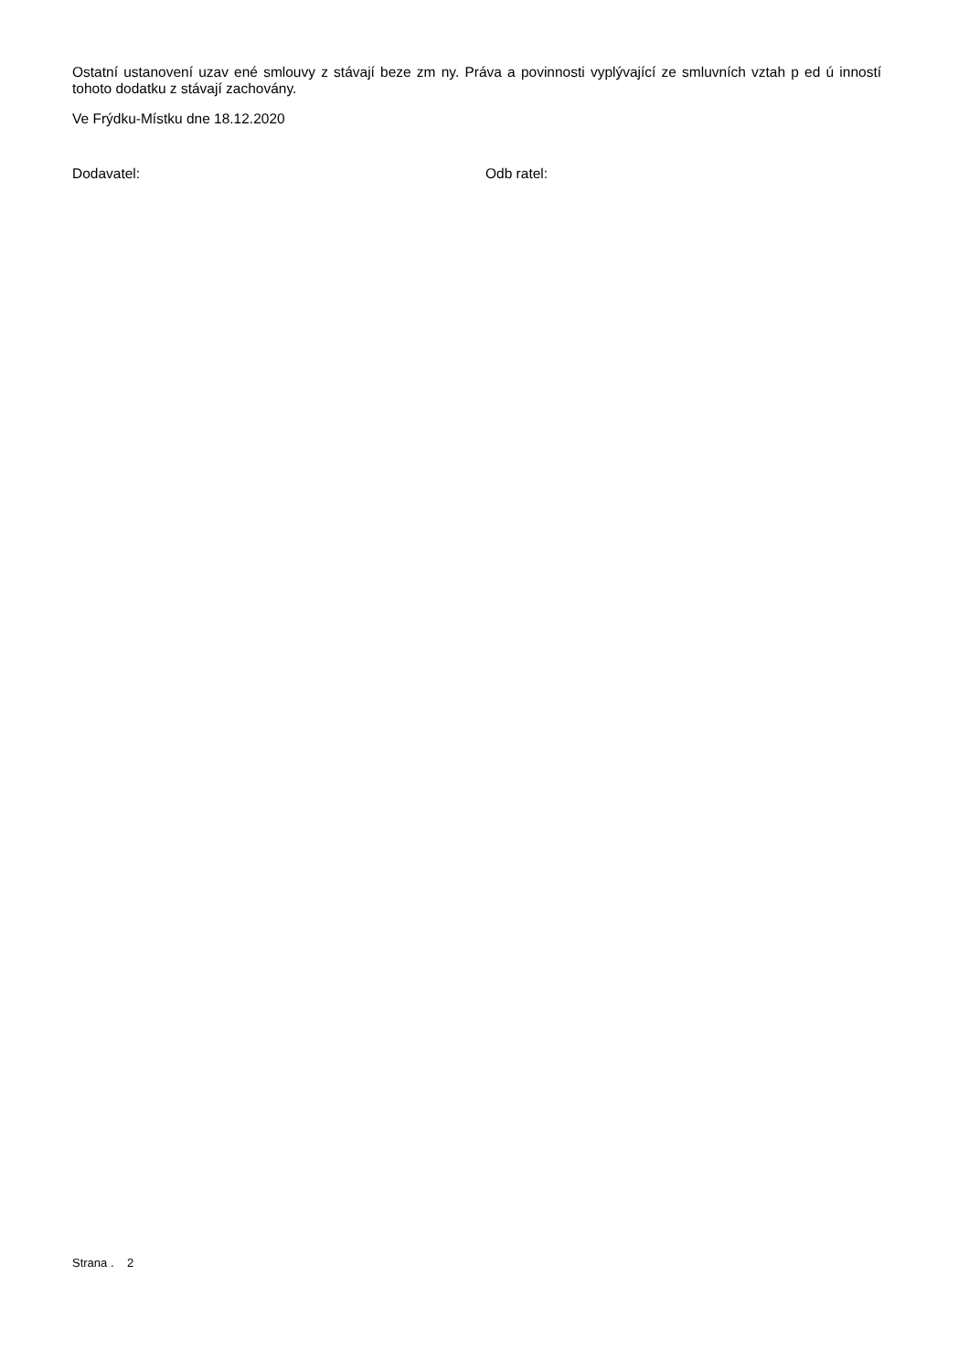Ostatní ustanovení uzav ené smlouvy z stávají beze zm ny. Práva a povinnosti vyplývající ze smluvních vztah p ed ú inností tohoto dodatku z stávají zachovány.
Ve Frýdku-Místku dne 18.12.2020
Dodavatel: Odb ratel:
Strana . 2